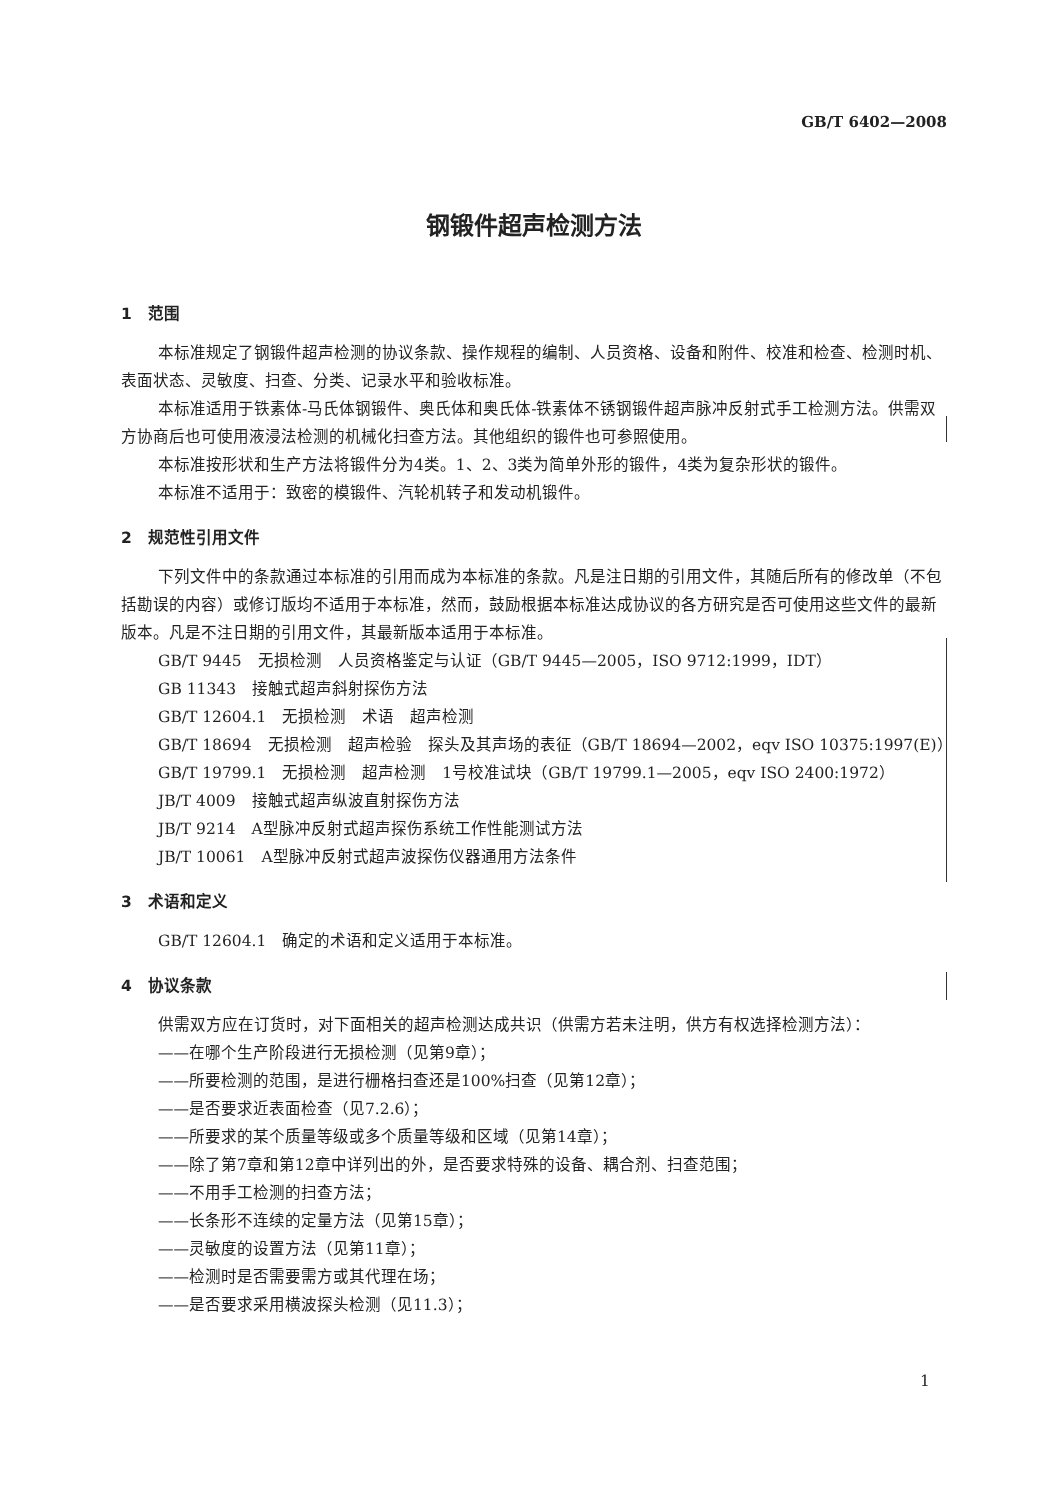GB/T 6402—2008
钢锻件超声检测方法
1　范围
本标准规定了钢锻件超声检测的协议条款、操作规程的编制、人员资格、设备和附件、校准和检查、检测时机、表面状态、灵敏度、扫查、分类、记录水平和验收标准。
本标准适用于铁素体-马氏体钢锻件、奥氏体和奥氏体-铁素体不锈钢锻件超声脉冲反射式手工检测方法。供需双方协商后也可使用液浸法检测的机械化扫查方法。其他组织的锻件也可参照使用。
本标准按形状和生产方法将锻件分为4类。1、2、3类为简单外形的锻件，4类为复杂形状的锻件。
本标准不适用于：致密的模锻件、汽轮机转子和发动机锻件。
2　规范性引用文件
下列文件中的条款通过本标准的引用而成为本标准的条款。凡是注日期的引用文件，其随后所有的修改单（不包括勘误的内容）或修订版均不适用于本标准，然而，鼓励根据本标准达成协议的各方研究是否可使用这些文件的最新版本。凡是不注日期的引用文件，其最新版本适用于本标准。
GB/T 9445　无损检测　人员资格鉴定与认证（GB/T 9445—2005，ISO 9712:1999，IDT）
GB 11343　接触式超声斜射探伤方法
GB/T 12604.1　无损检测　术语　超声检测
GB/T 18694　无损检测　超声检验　探头及其声场的表征（GB/T 18694—2002，eqv ISO 10375:1997(E)）
GB/T 19799.1　无损检测　超声检测　1号校准试块（GB/T 19799.1—2005，eqv ISO 2400:1972）
JB/T 4009　接触式超声纵波直射探伤方法
JB/T 9214　A型脉冲反射式超声探伤系统工作性能测试方法
JB/T 10061　A型脉冲反射式超声波探伤仪器通用方法条件
3　术语和定义
GB/T 12604.1　确定的术语和定义适用于本标准。
4　协议条款
供需双方应在订货时，对下面相关的超声检测达成共识（供需方若未注明，供方有权选择检测方法）：
——在哪个生产阶段进行无损检测（见第9章）；
——所要检测的范围，是进行栅格扫查还是100%扫查（见第12章）；
——是否要求近表面检查（见7.2.6）；
——所要求的某个质量等级或多个质量等级和区域（见第14章）；
——除了第7章和第12章中详列出的外，是否要求特殊的设备、耦合剂、扫查范围；
——不用手工检测的扫查方法；
——长条形不连续的定量方法（见第15章）；
——灵敏度的设置方法（见第11章）；
——检测时是否需要需方或其代理在场；
——是否要求采用横波探头检测（见11.3）；
1